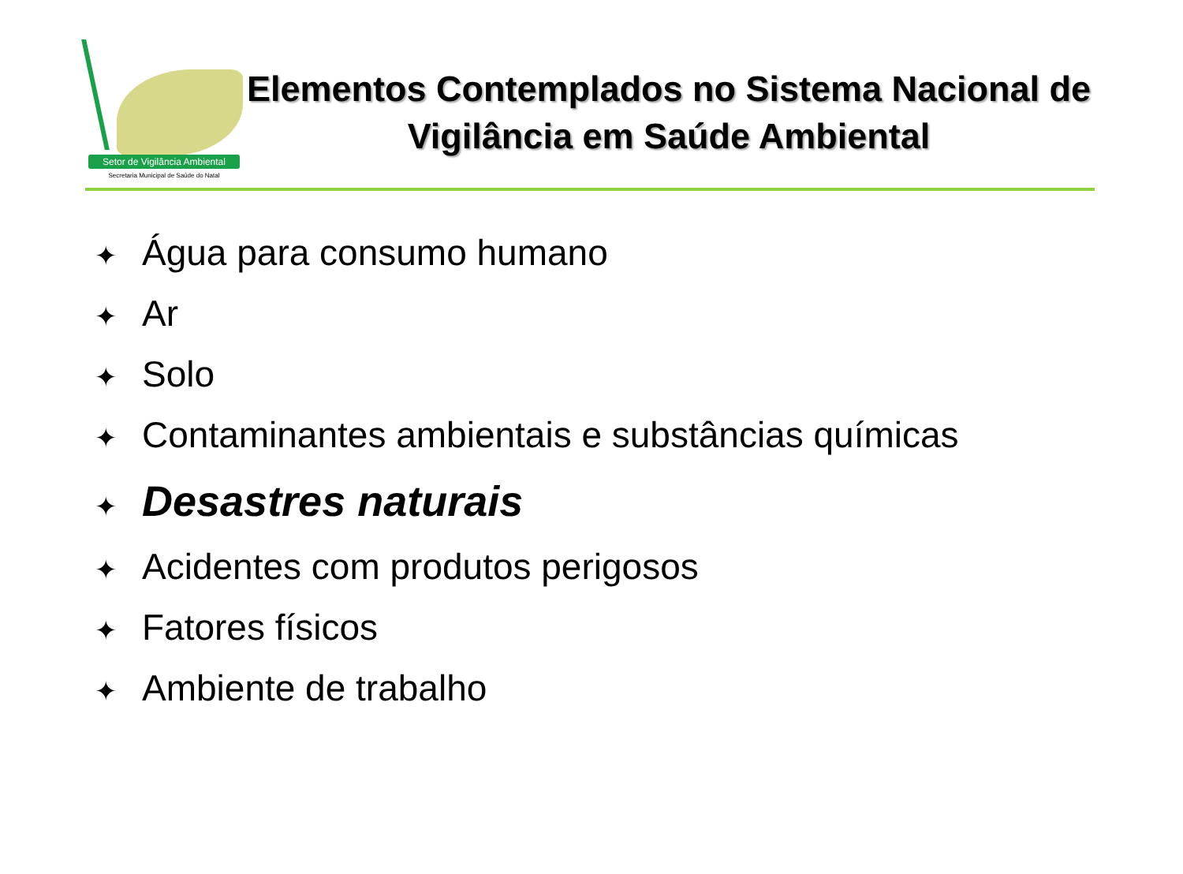Setor de Vigilância Ambiental
Secretaria Municipal de Saúde do Natal
Elementos Contemplados no Sistema Nacional de Vigilância em Saúde Ambiental
✦ Água para consumo humano
✦ Ar
✦ Solo
✦ Contaminantes ambientais e substâncias químicas
✦ Desastres naturais
✦ Acidentes com produtos perigosos
✦ Fatores físicos
✦ Ambiente de trabalho